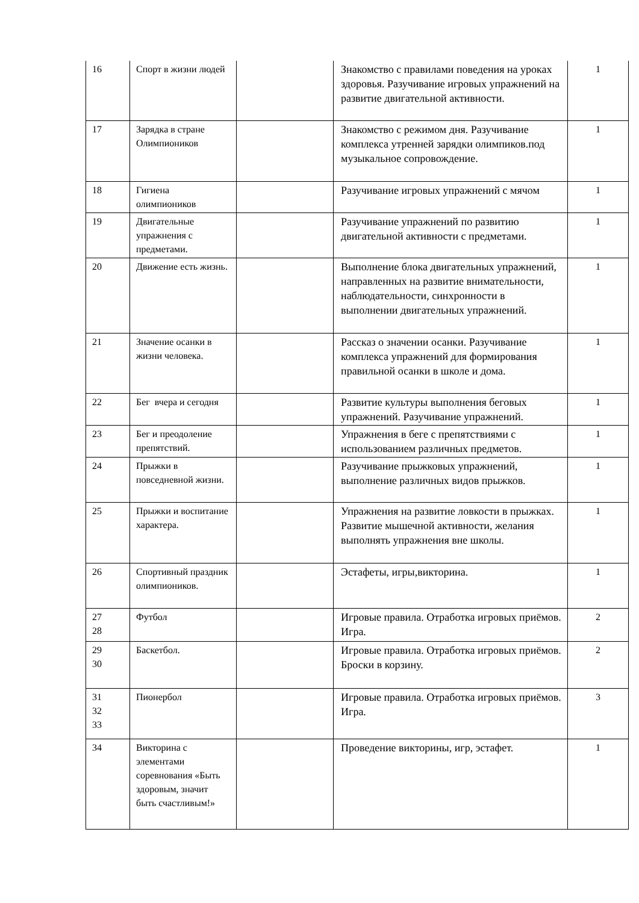| 16 | Спорт в жизни людей | | Знакомство с правилами поведения на уроках здоровья. Разучивание игровых упражнений на развитие двигательной активности. | 1 |
| 17 | Зарядка в стране Олимпиоников | | Знакомство с режимом дня. Разучивание комплекса утренней зарядки олимпиков.под музыкальное сопровождение. | 1 |
| 18 | Гигиена олимпиоников | | Разучивание игровых упражнений с мячом | 1 |
| 19 | Двигательные упражнения с предметами. | | Разучивание упражнений по развитию двигательной активности с предметами. | 1 |
| 20 | Движение есть жизнь. | | Выполнение блока двигательных упражнений, направленных на развитие внимательности, наблюдательности, синхронности в выполнении двигательных упражнений. | 1 |
| 21 | Значение осанки в жизни человека. | | Рассказ о значении осанки. Разучивание комплекса упражнений для формирования правильной осанки в школе и дома. | 1 |
| 22 | Бег вчера и сегодня | | Развитие культуры выполнения беговых упражнений. Разучивание упражнений. | 1 |
| 23 | Бег и преодоление препятствий. | | Упражнения в беге с препятствиями с использованием различных предметов. | 1 |
| 24 | Прыжки в повседневной жизни. | | Разучивание прыжковых упражнений, выполнение различных видов прыжков. | 1 |
| 25 | Прыжки и воспитание характера. | | Упражнения на развитие ловкости в прыжках. Развитие мышечной активности, желания выполнять упражнения вне школы. | 1 |
| 26 | Спортивный праздник олимпиоников. | | Эстафеты, игры,викторина. | 1 |
| 27 28 | Футбол | | Игровые правила. Отработка игровых приёмов. Игра. | 2 |
| 29 30 | Баскетбол. | | Игровые правила. Отработка игровых приёмов. Броски в корзину. | 2 |
| 31 32 33 | Пионербол | | Игровые правила. Отработка игровых приёмов. Игра. | 3 |
| 34 | Викторина с элементами соревнования «Быть здоровым, значит быть счастливым!» | | Проведение викторины, игр, эстафет. | 1 |